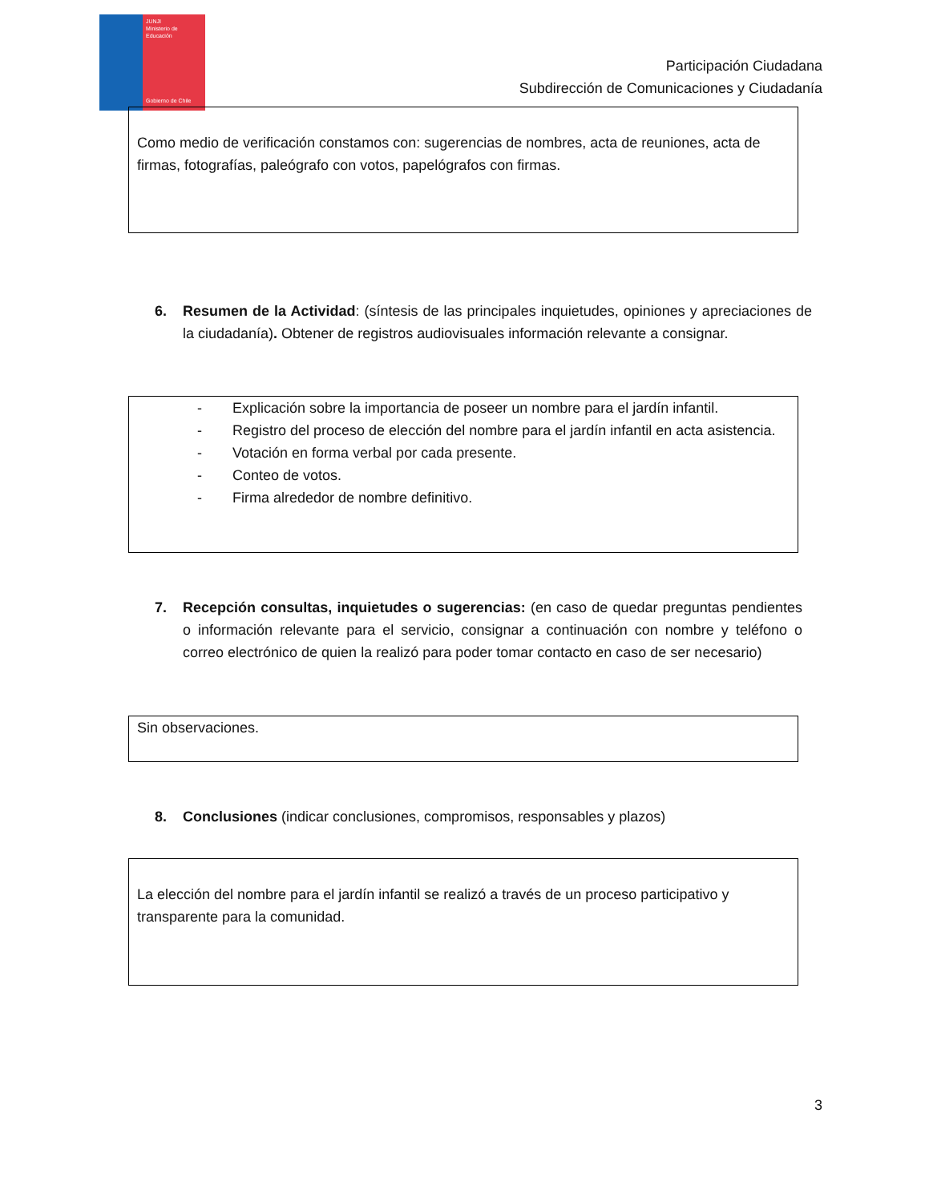JUNJI
Ministerio de
Educación
Gobierno de Chile
Participación Ciudadana
Subdirección de Comunicaciones y Ciudadanía
Como medio de verificación constamos con: sugerencias de nombres, acta de reuniones, acta de firmas, fotografías, paleógrafo con votos, papelógrafos con firmas.
6. Resumen de la Actividad: (síntesis de las principales inquietudes, opiniones y apreciaciones de la ciudadanía). Obtener de registros audiovisuales información relevante a consignar.
- Explicación sobre la importancia de poseer un nombre para el jardín infantil.
- Registro del proceso de elección del nombre para el jardín infantil en acta asistencia.
- Votación en forma verbal por cada presente.
- Conteo de votos.
- Firma alrededor de nombre definitivo.
7. Recepción consultas, inquietudes o sugerencias: (en caso de quedar preguntas pendientes o información relevante para el servicio, consignar a continuación con nombre y teléfono o correo electrónico de quien la realizó para poder tomar contacto en caso de ser necesario)
Sin observaciones.
8. Conclusiones (indicar conclusiones, compromisos, responsables y plazos)
La elección del nombre para el jardín infantil se realizó a través de un proceso participativo y transparente para la comunidad.
3